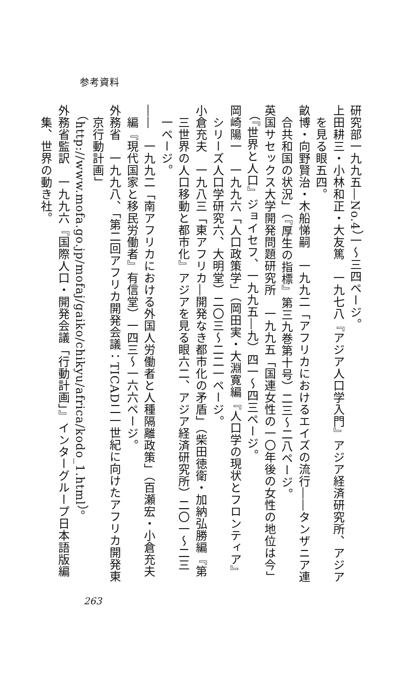参考資料
研究部一九九五―No.4）一～三四ページ。
上田耕三・小林和正・大友篤　一九七八『アジア人口学入門』アジア経済研究所、アジアを見る眼五四。
畝博・向野賢治・木船悌嗣　一九九二「アフリカにおけるエイズの流行――タンザニア連合共和国の状況」（『厚生の指標』第三九巻第十号）二三～二八ページ。
英国サセックス大学開発問題研究所　一九九五「国連女性の一〇年後の女性の地位は今」（『世界と人口』ジョイセフ、一九九五―九）四一～四三ページ。
岡崎陽一　一九九六「人口政策学」（岡田実・大淵寛編『人口学の現状とフロンティア』シリーズ人口学研究六、大明堂）二〇三～二二一ページ。
小倉充夫　一九八三「東アフリカ―開発なき都市化の矛盾」（柴田徳衛・加納弘勝編『第三世界の人口移動と都市化』アジアを見る眼六二、アジア経済研究所）二〇一～二三一ページ。
――　一九九二「南アフリカにおける外国人労働者と人種隔離政策」（百瀬宏・小倉充夫編『現代国家と移民労働者』有信堂）一四三～一六六ページ。
外務省　一九九八、「第二回アフリカ開発会議：TICAD二一世紀に向けたアフリカ開発東京行動計画」（http://www.mofa.go.jp/mofaj/gaiko/chikyu/africa/kodo_1.html）。
外務省監訳　一九九六『国際人口・開発会議「行動計画」』インターグループ日本語版編集、世界の動き社。
263